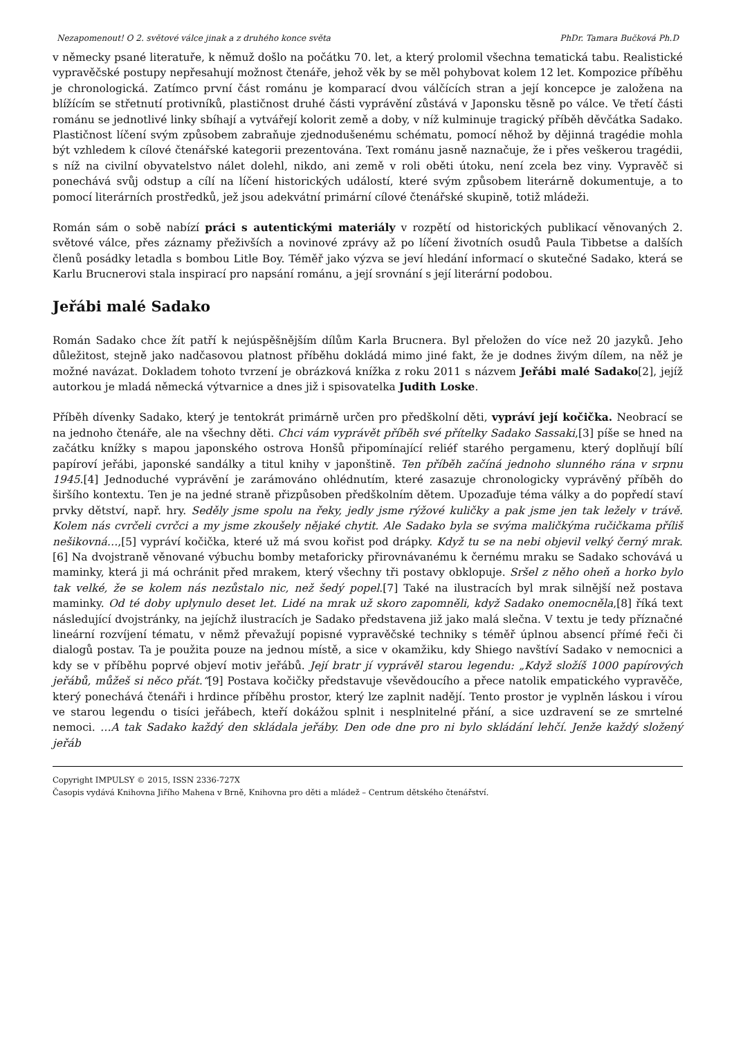Nezapomenout! O 2. světové válce jinak a z druhého konce světa PhDr. Tamara Bučková Ph.D
v německy psané literatuře, k němuž došlo na počátku 70. let, a který prolomil všechna tematická tabu. Realistické vypravěčské postupy nepřesahují možnost čtenáře, jehož věk by se měl pohybovat kolem 12 let. Kompozice příběhu je chronologická. Zatímco první část románu je komparací dvou válčících stran a její koncepce je založena na blížícím se střetnutí protivníků, plastičnost druhé části vyprávění zůstává v Japonsku těsně po válce. Ve třetí části románu se jednotlivé linky sbíhají a vytvářejí kolorit země a doby, v níž kulminuje tragický příběh děvčátka Sadako. Plastičnost líčení svým způsobem zabraňuje zjednodušenému schématu, pomocí něhož by dějinná tragédie mohla být vzhledem k cílové čtenářské kategorii prezentována. Text románu jasně naznačuje, že i přes veškerou tragédii, s níž na civilní obyvatelstvo nálet dolehl, nikdo, ani země v roli oběti útoku, není zcela bez viny. Vypravěč si ponechává svůj odstup a cílí na líčení historických událostí, které svým způsobem literárně dokumentuje, a to pomocí literárních prostředků, jež jsou adekvátní primární cílové čtenářské skupině, totiž mládeži.
Román sám o sobě nabízí práci s autentickými materiály v rozpětí od historických publikací věnovaných 2. světové válce, přes záznamy přeživších a novinové zprávy až po líčení životních osudů Paula Tibbetse a dalších členů posádky letadla s bombou Litle Boy. Téměř jako výzva se jeví hledání informací o skutečné Sadako, která se Karlu Brucnerovi stala inspirací pro napsání románu, a její srovnání s její literární podobou.
Jeřábi malé Sadako
Román Sadako chce žít patří k nejúspěšnějším dílům Karla Brucnera. Byl přeložen do více než 20 jazyků. Jeho důležitost, stejně jako nadčasovou platnost příběhu dokládá mimo jiné fakt, že je dodnes živým dílem, na něž je možné navázat. Dokladem tohoto tvrzení je obrázková knížka z roku 2011 s názvem Jeřábi malé Sadako[2], jejíž autorkou je mladá německá výtvarnice a dnes již i spisovatelka Judith Loske.
Příběh dívenky Sadako, který je tentokrát primárně určen pro předškolní děti, vypráví její kočička. Neobrací se na jednoho čtenáře, ale na všechny děti. Chci vám vyprávět příběh své přítelky Sadako Sassaki,[3] píše se hned na začátku knížky s mapou japonského ostrova Honšů připomínající reliéf starého pergamenu, který doplňují bílí papíroví jeřábi, japonské sandálky a titul knihy v japonštině. Ten příběh začíná jednoho slunného rána v srpnu 1945.[4] Jednoduché vyprávění je zarámováno ohlédnutím, které zasazuje chronologicky vyprávěný příběh do širšího kontextu. Ten je na jedné straně přizpůsoben předškolním dětem. Upozaďuje téma války a do popředí staví prvky dětství, např. hry. Seděly jsme spolu na řeky, jedly jsme rýžové kuličky a pak jsme jen tak ležely v trávě. Kolem nás cvrčeli cvrčci a my jsme zkoušely nějaké chytit. Ale Sadako byla se svýma maličkýma ručičkama příliš nešikovná…,[5] vypráví kočička, které už má svou kořist pod drápky. Když tu se na nebi objevil velký černý mrak.[6] Na dvojstraně věnované výbuchu bomby metaforicky přirovnávanému k černému mraku se Sadako schovává u maminky, která ji má ochránit před mrakem, který všechny tři postavy obklopuje. Sršel z něho oheň a horko bylo tak velké, že se kolem nás nezůstalo nic, než šedý popel.[7] Také na ilustracích byl mrak silnější než postava maminky. Od té doby uplynulo deset let. Lidé na mrak už skoro zapomněli, když Sadako onemocněla,[8] říká text následující dvojstránky, na jejíchž ilustracích je Sadako představena již jako malá slečna. V textu je tedy příznačné lineární rozvíjení tématu, v němž převažují popisné vypravěčské techniky s téměř úplnou absencí přímé řeči či dialogů postav. Ta je použita pouze na jednou místě, a sice v okamžiku, kdy Shiego navštíví Sadako v nemocnici a kdy se v příběhu poprvé objeví motiv jeřábů. Její bratr jí vyprávěl starou legendu: „Když složíš 1000 papírových jeřábů, můžeš si něco přát.“[9] Postava kočičky představuje vševědoucího a přece natolik empatického vypravěče, který ponechává čtenáři i hrdince příběhu prostor, který lze zaplnit nadějí. Tento prostor je vyplněn láskou i vírou ve starou legendu o tisíci jeřábech, kteří dokážou splnit i nesplnitelné přání, a sice uzdravení se ze smrtelné nemoci. …A tak Sadako každý den skládala jeřáby. Den ode dne pro ni bylo skládání lehčí. Jenže každý složený jeřáb
Copyright IMPULSY © 2015, ISSN 2336-727X
Časopis vydává Knihovna Jiřího Mahena v Brně, Knihovna pro děti a mládež – Centrum dětského čtenářství.